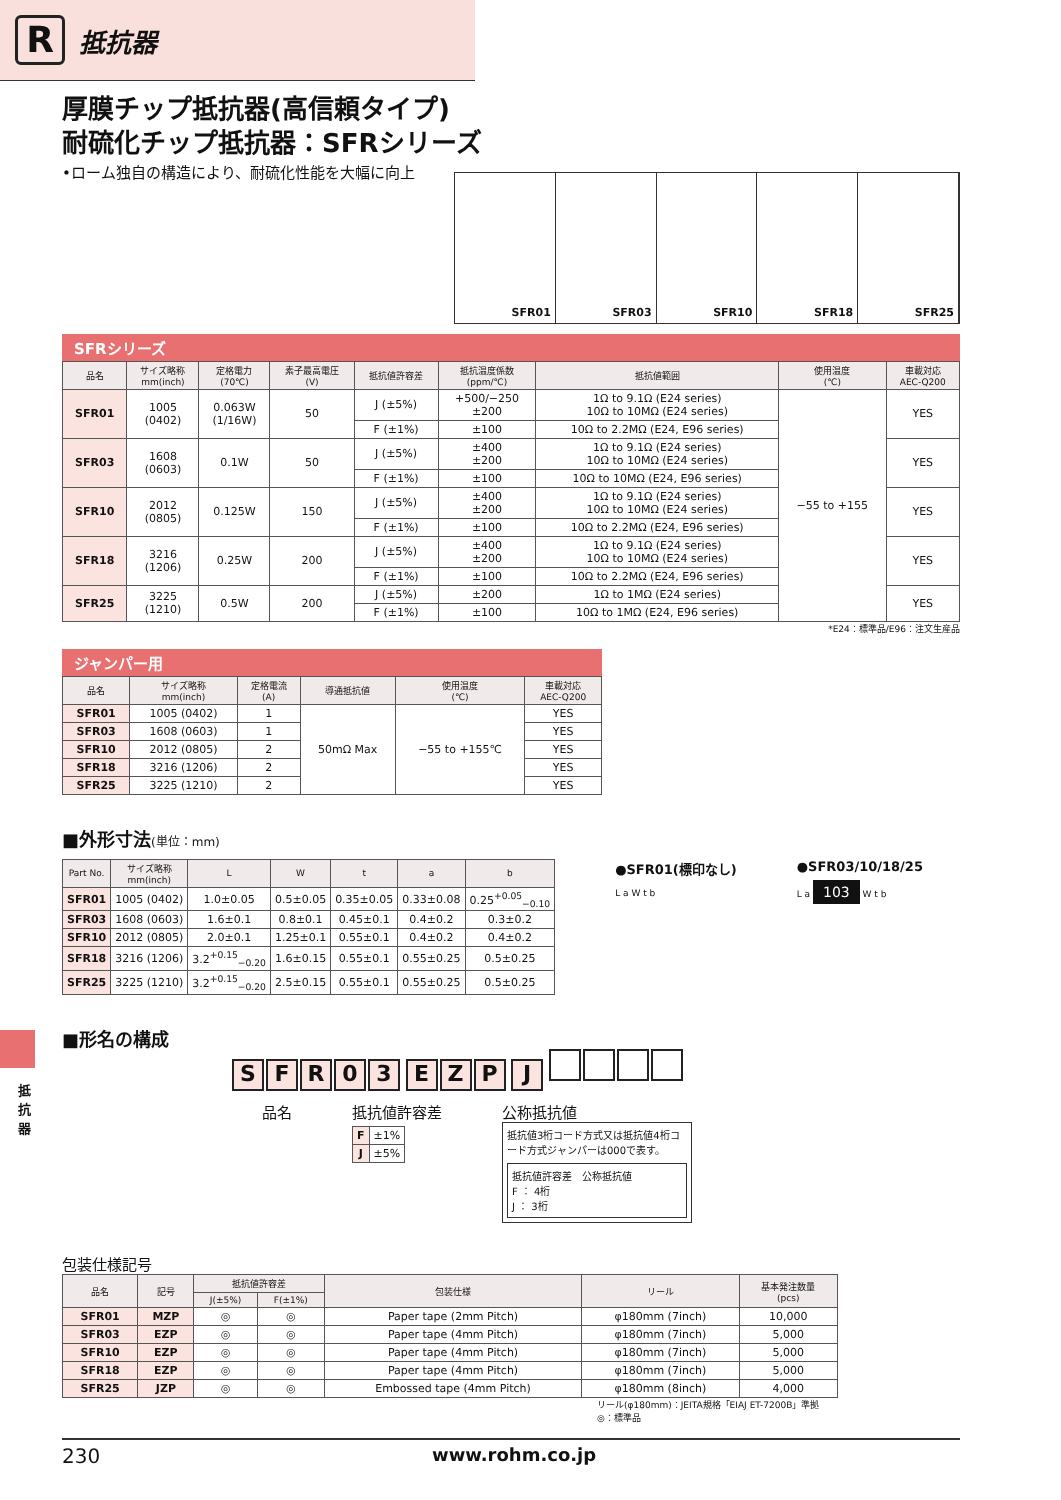R
抵抗器
厚膜チップ抵抗器(高信頼タイプ)
耐硫化チップ抵抗器：SFRシリーズ
•ローム独自の構造により、耐硫化性能を大幅に向上
SFR01 SFR03 SFR10 SFR18 SFR25
SFRシリーズ
| 品名 | サイズ略称 mm(inch) | 定格電力 (70℃) | 素子最高電圧 (V) | 抵抗値許容差 | 抵抗温度係数 (ppm/℃) | 抵抗値範囲 | 使用温度 (℃) | 車載対応 AEC-Q200 |
| --- | --- | --- | --- | --- | --- | --- | --- | --- |
| SFR01 | 1005 (0402) | 0.063W (1/16W) | 50 | J (±5%) | +500/−250 ±200 | 1Ω to 9.1Ω (E24 series) 10Ω to 10MΩ (E24 series) | −55 to +155 | YES |
| | | | | F (±1%) | ±100 | 10Ω to 2.2MΩ (E24, E96 series) | | |
| SFR03 | 1608 (0603) | 0.1W | 50 | J (±5%) | ±400 ±200 | 1Ω to 9.1Ω (E24 series) 10Ω to 10MΩ (E24 series) | | YES |
| | | | | F (±1%) | ±100 | 10Ω to 10MΩ (E24, E96 series) | | |
| SFR10 | 2012 (0805) | 0.125W | 150 | J (±5%) | ±400 ±200 | 1Ω to 9.1Ω (E24 series) 10Ω to 10MΩ (E24 series) | | YES |
| | | | | F (±1%) | ±100 | 10Ω to 2.2MΩ (E24, E96 series) | | |
| SFR18 | 3216 (1206) | 0.25W | 200 | J (±5%) | ±400 ±200 | 1Ω to 9.1Ω (E24 series) 10Ω to 10MΩ (E24 series) | | YES |
| | | | | F (±1%) | ±100 | 10Ω to 2.2MΩ (E24, E96 series) | | |
| SFR25 | 3225 (1210) | 0.5W | 200 | J (±5%) | ±200 | 1Ω to 1MΩ (E24 series) | | YES |
| | | | | F (±1%) | ±100 | 10Ω to 1MΩ (E24, E96 series) | | |
*E24：標準品/E96：注文生産品
ジャンパー用
| 品名 | サイズ略称 mm(inch) | 定格電流 (A) | 導通抵抗値 | 使用温度 (℃) | 車載対応 AEC-Q200 |
| --- | --- | --- | --- | --- | --- |
| SFR01 | 1005 (0402) | 1 | 50mΩ Max | −55 to +155℃ | YES |
| SFR03 | 1608 (0603) | 1 | | | YES |
| SFR10 | 2012 (0805) | 2 | | | YES |
| SFR18 | 3216 (1206) | 2 | | | YES |
| SFR25 | 3225 (1210) | 2 | | | YES |
■外形寸法(単位：mm)
| Part No. | サイズ略称 mm(inch) | L | W | t | a | b |
| --- | --- | --- | --- | --- | --- | --- |
| SFR01 | 1005 (0402) | 1.0±0.05 | 0.5±0.05 | 0.35±0.05 | 0.33±0.08 | 0.25<sup>+0.05</sup><sub>−0.10</sub> |
| SFR03 | 1608 (0603) | 1.6±0.1 | 0.8±0.1 | 0.45±0.1 | 0.4±0.2 | 0.3±0.2 |
| SFR10 | 2012 (0805) | 2.0±0.1 | 1.25±0.1 | 0.55±0.1 | 0.4±0.2 | 0.4±0.2 |
| SFR18 | 3216 (1206) | 3.2<sup>+0.15</sup><sub>−0.20</sub> | 1.6±0.15 | 0.55±0.1 | 0.55±0.25 | 0.5±0.25 |
| SFR25 | 3225 (1210) | 3.2<sup>+0.15</sup><sub>−0.20</sub> | 2.5±0.15 | 0.55±0.1 | 0.55±0.25 | 0.5±0.25 |
●SFR01(標印なし)
L a W t b
●SFR03/10/18/25
L a 103 W t b
■形名の構成
SFR 03 EZP J
品名 抵抗値許容差
| F | ±1% |
| J | ±5% |
公称抵抗値
抵抗値3桁コード方式又は抵抗値4桁コード方式ジャンパーは000で表す。
抵抗値許容差　公称抵抗値
F ： 4桁
J ： 3桁
包装仕様記号
| 品名 | 記号 | 抵抗値許容差 | | 包装仕様 | リール | 基本発注数量 (pcs) |
| --- | --- | --- | --- | --- | --- | --- |
| | | J(±5%) | F(±1%) | | | |
| SFR01 | MZP | ◎ | ◎ | Paper tape (2mm Pitch) | φ180mm (7inch) | 10,000 |
| SFR03 | EZP | ◎ | ◎ | Paper tape (4mm Pitch) | φ180mm (7inch) | 5,000 |
| SFR10 | EZP | ◎ | ◎ | Paper tape (4mm Pitch) | φ180mm (7inch) | 5,000 |
| SFR18 | EZP | ◎ | ◎ | Paper tape (4mm Pitch) | φ180mm (7inch) | 5,000 |
| SFR25 | JZP | ◎ | ◎ | Embossed tape (4mm Pitch) | φ180mm (8inch) | 4,000 |
リール(φ180mm)：JEITA規格「EIAJ ET-7200B」準拠
◎：標準品
230 www.rohm.co.jp
抵抗器